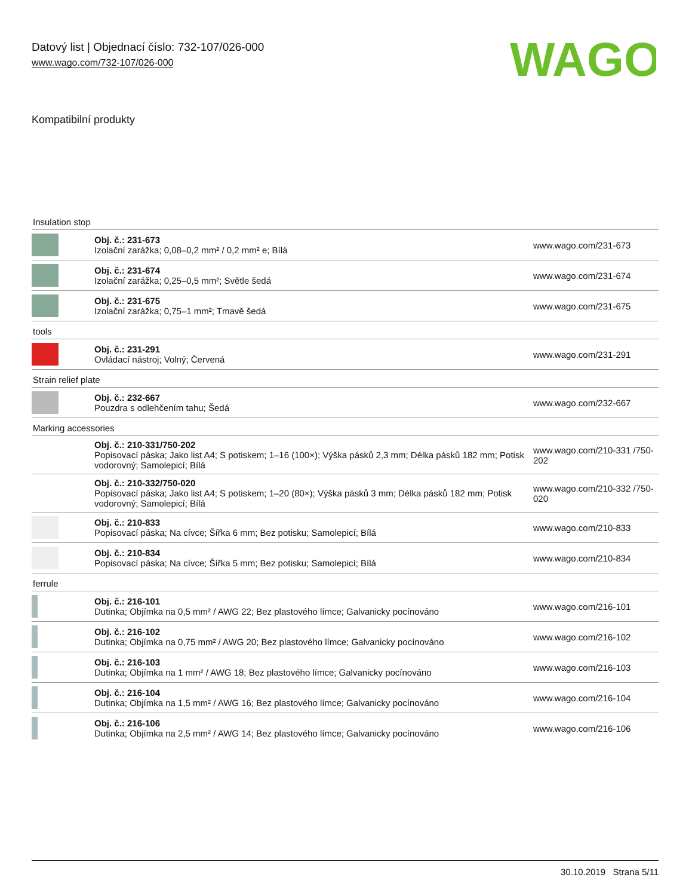Datový list | Objednací číslo: 732-107/026-000
www.wago.com/732-107/026-000
WAGO
Kompatibilní produkty
| Insulation stop | | |
| | Obj. č.: 231-673 Izolační zarážka; 0,08–0,2 mm² / 0,2 mm² e; Bílá | www.wago.com/231-673 |
| | Obj. č.: 231-674 Izolační zarážka; 0,25–0,5 mm²; Světle šedá | www.wago.com/231-674 |
| | Obj. č.: 231-675 Izolační zarážka; 0,75–1 mm²; Tmavě šedá | www.wago.com/231-675 |
| tools | | |
| | Obj. č.: 231-291 Ovládací nástroj; Volný; Červená | www.wago.com/231-291 |
| Strain relief plate | | |
| | Obj. č.: 232-667 Pouzdra s odlehčením tahu; Šedá | www.wago.com/232-667 |
| Marking accessories | | |
| | Obj. č.: 210-331/750-202 Popisovací páska; Jako list A4; S potiskem; 1–16 (100×); Výška pásků 2,3 mm; Délka pásků 182 mm; Potisk vodorovný; Samolepicí; Bílá | www.wago.com/210-331 /750-202 |
| | Obj. č.: 210-332/750-020 Popisovací páska; Jako list A4; S potiskem; 1–20 (80×); Výška pásků 3 mm; Délka pásků 182 mm; Potisk vodorovný; Samolepicí; Bílá | www.wago.com/210-332 /750-020 |
| | Obj. č.: 210-833 Popisovací páska; Na cívce; Šířka 6 mm; Bez potisku; Samolepicí; Bílá | www.wago.com/210-833 |
| | Obj. č.: 210-834 Popisovací páska; Na cívce; Šířka 5 mm; Bez potisku; Samolepicí; Bílá | www.wago.com/210-834 |
| ferrule | | |
| | Obj. č.: 216-101 Dutinka; Objímka na 0,5 mm² / AWG 22; Bez plastového límce; Galvanicky pocínováno | www.wago.com/216-101 |
| | Obj. č.: 216-102 Dutinka; Objímka na 0,75 mm² / AWG 20; Bez plastového límce; Galvanicky pocínováno | www.wago.com/216-102 |
| | Obj. č.: 216-103 Dutinka; Objímka na 1 mm² / AWG 18; Bez plastového límce; Galvanicky pocínováno | www.wago.com/216-103 |
| | Obj. č.: 216-104 Dutinka; Objímka na 1,5 mm² / AWG 16; Bez plastového límce; Galvanicky pocínováno | www.wago.com/216-104 |
| | Obj. č.: 216-106 Dutinka; Objímka na 2,5 mm² / AWG 14; Bez plastového límce; Galvanicky pocínováno | www.wago.com/216-106 |
30.10.2019 Strana 5/11